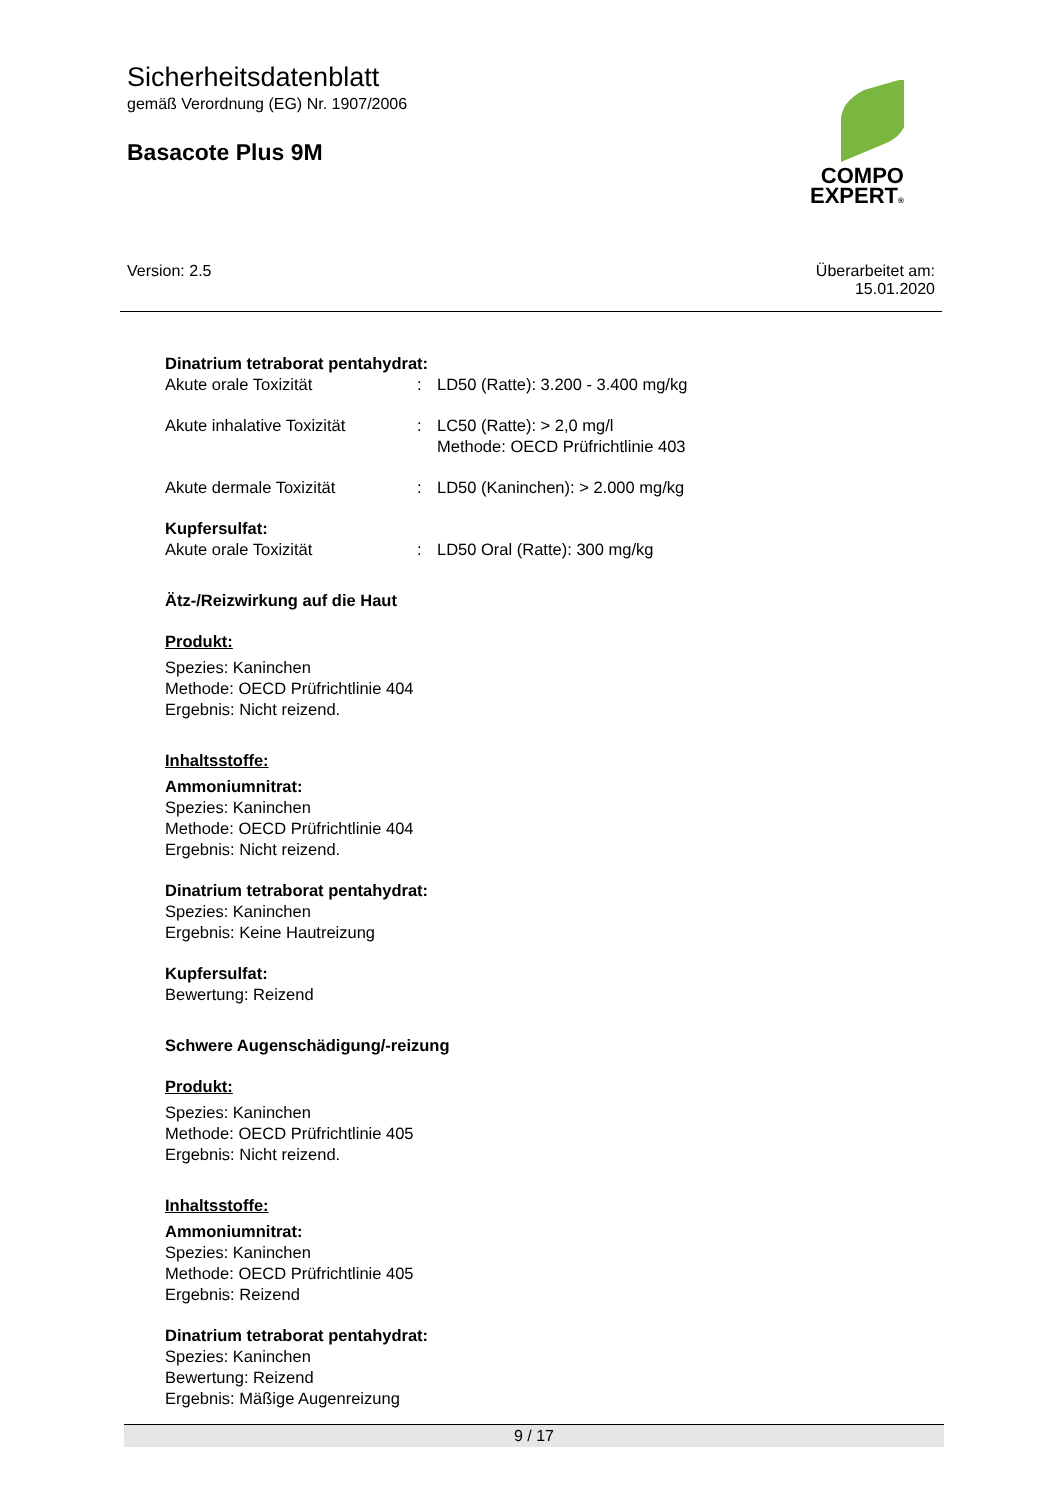Sicherheitsdatenblatt
gemäß Verordnung (EG) Nr. 1907/2006
Basacote Plus 9M
COMPO
EXPERT®
Version: 2.5 Überarbeitet am:
15.01.2020
Dinatrium tetraborat pentahydrat:
Akute orale Toxizität : LD50 (Ratte): 3.200 - 3.400 mg/kg
Akute inhalative Toxizität
: LC50 (Ratte): > 2,0 mg/l
Methode: OECD Prüfrichtlinie 403
Akute dermale Toxizität : LD50 (Kaninchen): > 2.000 mg/kg
Kupfersulfat:
Akute orale Toxizität : LD50 Oral (Ratte): 300 mg/kg
Ätz-/Reizwirkung auf die Haut
Produkt:
Spezies: Kaninchen
Methode: OECD Prüfrichtlinie 404
Ergebnis: Nicht reizend.
Inhaltsstoffe:
Ammoniumnitrat:
Spezies: Kaninchen
Methode: OECD Prüfrichtlinie 404
Ergebnis: Nicht reizend.
Dinatrium tetraborat pentahydrat:
Spezies: Kaninchen
Ergebnis: Keine Hautreizung
Kupfersulfat:
Bewertung: Reizend
Schwere Augenschädigung/-reizung
Produkt:
Spezies: Kaninchen
Methode: OECD Prüfrichtlinie 405
Ergebnis: Nicht reizend.
Inhaltsstoffe:
Ammoniumnitrat:
Spezies: Kaninchen
Methode: OECD Prüfrichtlinie 405
Ergebnis: Reizend
Dinatrium tetraborat pentahydrat:
Spezies: Kaninchen
Bewertung: Reizend
Ergebnis: Mäßige Augenreizung
9 / 17